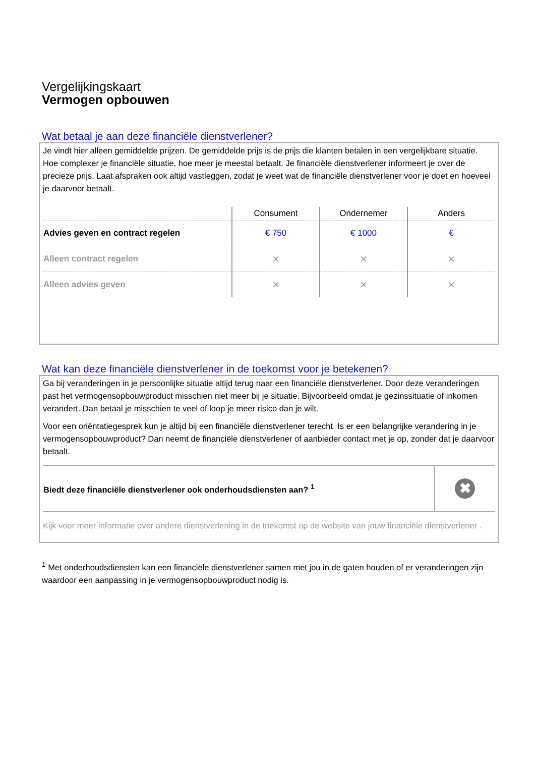Vergelijkingskaart
Vermogen opbouwen
Wat betaal je aan deze financiële dienstverlener?
Je vindt hier alleen gemiddelde prijzen. De gemiddelde prijs is de prijs die klanten betalen in een vergelijkbare situatie. Hoe complexer je financiële situatie, hoe meer je meestal betaalt. Je financiële dienstverlener informeert je over de precieze prijs. Laat afspraken ook altijd vastleggen, zodat je weet wat de financiële dienstverlener voor je doet en hoeveel je daarvoor betaalt.
| | Consument | Ondernemer | Anders |
| --- | --- | --- | --- |
| Advies geven en contract regelen | € 750 | € 1000 | € |
| Alleen contract regelen | × | × | × |
| Alleen advies geven | × | × | × |
Wat kan deze financiële dienstverlener in de toekomst voor je betekenen?
Ga bij veranderingen in je persoonlijke situatie altijd terug naar een financiële dienstverlener. Door deze veranderingen past het vermogensopbouwproduct misschien niet meer bij je situatie. Bijvoorbeeld omdat je gezinssituatie of inkomen verandert. Dan betaal je misschien te veel of loop je meer risico dan je wilt.
Voor een oriëntatiegesprek kun je altijd bij een financiële dienstverlener terecht. Is er een belangrijke verandering in je vermogensopbouwproduct? Dan neemt de financiële dienstverlener of aanbieder contact met je op, zonder dat je daarvoor betaalt.
| Biedt deze financiële dienstverlener ook onderhoudsdiensten aan? <sup>1</sup> | ✖ |
Kijk voor meer informatie over andere dienstverlening in de toekomst op de website van jouw financiële dienstverlener .
<sup>1</sup> Met onderhoudsdiensten kan een financiële dienstverlener samen met jou in de gaten houden of er veranderingen zijn waardoor een aanpassing in je vermogensopbouwproduct nodig is.